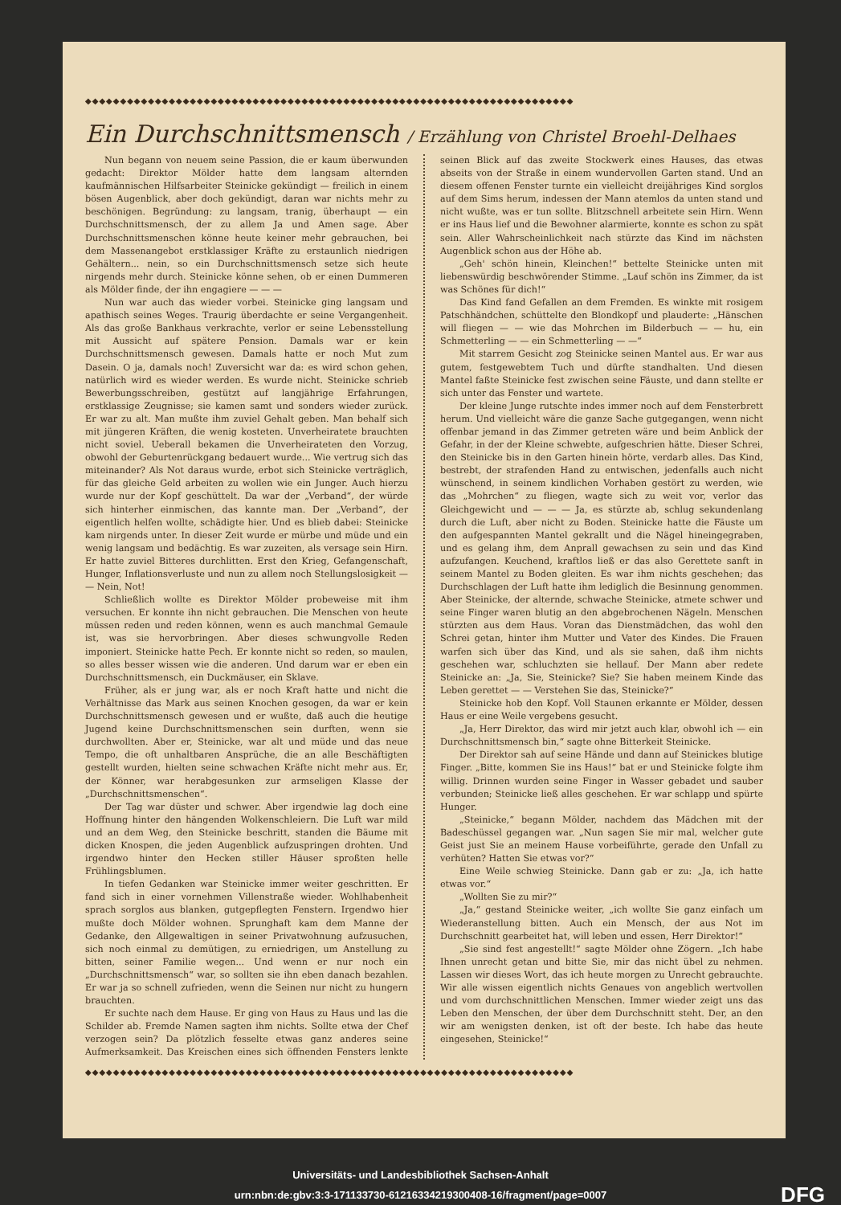◆◆◆◆◆◆◆◆◆◆◆◆◆◆◆◆◆◆◆◆◆◆◆◆◆◆◆◆◆◆◆◆◆◆◆◆◆◆◆◆◆◆◆◆◆◆◆◆◆◆◆◆◆◆◆◆◆◆◆◆◆◆◆◆◆◆◆◆◆◆
Ein Durchschnittsmensch / Erzählung von Christel Broehl-Delhaes
Nun begann von neuem seine Passion, die er kaum überwunden gedacht: Direktor Mölder hatte dem langsam alternden kaufmännischen Hilfsarbeiter Steinicke gekündigt — freilich in einem bösen Augenblick, aber doch gekündigt, daran war nichts mehr zu beschönigen. Begründung: zu langsam, tranig, überhaupt — ein Durchschnittsmensch, der zu allem Ja und Amen sage. Aber Durchschnittsmenschen könne heute keiner mehr gebrauchen, bei dem Massenangebot erstklassiger Kräfte zu erstaunlich niedrigen Gehältern... nein, so ein Durchschnittsmensch setze sich heute nirgends mehr durch. Steinicke könne sehen, ob er einen Dummeren als Mölder finde, der ihn engagiere — — —
Nun war auch das wieder vorbei. Steinicke ging langsam und apathisch seines Weges. Traurig überdachte er seine Vergangenheit. Als das große Bankhaus verkrachte, verlor er seine Lebensstellung mit Aussicht auf spätere Pension. Damals war er kein Durchschnittsmensch gewesen. Damals hatte er noch Mut zum Dasein. O ja, damals noch! Zuversicht war da: es wird schon gehen, natürlich wird es wieder werden. Es wurde nicht. Steinicke schrieb Bewerbungsschreiben, gestützt auf langjährige Erfahrungen, erstklassige Zeugnisse; sie kamen samt und sonders wieder zurück. Er war zu alt. Man mußte ihm zuviel Gehalt geben. Man behalf sich mit jüngeren Kräften, die wenig kosteten. Unverheiratete brauchten nicht soviel. Ueberall bekamen die Unverheirateten den Vorzug, obwohl der Geburtenrückgang bedauert wurde... Wie vertrug sich das miteinander? Als Not daraus wurde, erbot sich Steinicke verträglich, für das gleiche Geld arbeiten zu wollen wie ein Junger. Auch hierzu wurde nur der Kopf geschüttelt. Da war der „Verband“, der würde sich hinterher einmischen, das kannte man. Der „Verband“, der eigentlich helfen wollte, schädigte hier. Und es blieb dabei: Steinicke kam nirgends unter. In dieser Zeit wurde er mürbe und müde und ein wenig langsam und bedächtig. Es war zuzeiten, als versage sein Hirn. Er hatte zuviel Bitteres durchlitten. Erst den Krieg, Gefangenschaft, Hunger, Inflationsverluste und nun zu allem noch Stellungslosigkeit — — Nein, Not!
Schließlich wollte es Direktor Mölder probeweise mit ihm versuchen. Er konnte ihn nicht gebrauchen. Die Menschen von heute müssen reden und reden können, wenn es auch manchmal Gemaule ist, was sie hervorbringen. Aber dieses schwungvolle Reden imponiert. Steinicke hatte Pech. Er konnte nicht so reden, so maulen, so alles besser wissen wie die anderen. Und darum war er eben ein Durchschnittsmensch, ein Duckmäuser, ein Sklave.
Früher, als er jung war, als er noch Kraft hatte und nicht die Verhältnisse das Mark aus seinen Knochen gesogen, da war er kein Durchschnittsmensch gewesen und er wußte, daß auch die heutige Jugend keine Durchschnittsmenschen sein durften, wenn sie durchwollten. Aber er, Steinicke, war alt und müde und das neue Tempo, die oft unhaltbaren Ansprüche, die an alle Beschäftigten gestellt wurden, hielten seine schwachen Kräfte nicht mehr aus. Er, der Könner, war herabgesunken zur armseligen Klasse der „Durchschnittsmenschen“.
Der Tag war düster und schwer. Aber irgendwie lag doch eine Hoffnung hinter den hängenden Wolkenschleiern. Die Luft war mild und an dem Weg, den Steinicke beschritt, standen die Bäume mit dicken Knospen, die jeden Augenblick aufzuspringen drohten. Und irgendwo hinter den Hecken stiller Häuser sproßten helle Frühlingsblumen.
In tiefen Gedanken war Steinicke immer weiter geschritten. Er fand sich in einer vornehmen Villenstraße wieder. Wohlhabenheit sprach sorglos aus blanken, gutgepflegten Fenstern. Irgendwo hier mußte doch Mölder wohnen. Sprunghaft kam dem Manne der Gedanke, den Allgewaltigen in seiner Privatwohnung aufzusuchen, sich noch einmal zu demütigen, zu erniedrigen, um Anstellung zu bitten, seiner Familie wegen... Und wenn er nur noch ein „Durchschnittsmensch“ war, so sollten sie ihn eben danach bezahlen. Er war ja so schnell zufrieden, wenn die Seinen nur nicht zu hungern brauchten.
Er suchte nach dem Hause. Er ging von Haus zu Haus und las die Schilder ab. Fremde Namen sagten ihm nichts. Sollte etwa der Chef verzogen sein? Da plötzlich fesselte etwas ganz anderes seine Aufmerksamkeit. Das Kreischen eines sich öffnenden Fensters lenkte seinen Blick auf das zweite Stockwerk eines Hauses, das etwas abseits von der Straße in einem wundervollen Garten stand. Und an diesem offenen Fenster turnte ein vielleicht dreijähriges Kind sorglos auf dem Sims herum, indessen der Mann atemlos da unten stand und nicht wußte, was er tun sollte. Blitzschnell arbeitete sein Hirn. Wenn er ins Haus lief und die Bewohner alarmierte, konnte es schon zu spät sein. Aller Wahrscheinlichkeit nach stürzte das Kind im nächsten Augenblick schon aus der Höhe ab.
„Geh' schön hinein, Kleinchen!“ bettelte Steinicke unten mit liebenswürdig beschwörender Stimme. „Lauf schön ins Zimmer, da ist was Schönes für dich!“
Das Kind fand Gefallen an dem Fremden. Es winkte mit rosigem Patschhändchen, schüttelte den Blondkopf und plauderte: „Hänschen will fliegen — — wie das Mohrchen im Bilderbuch — — hu, ein Schmetterling — — ein Schmetterling — —“
Mit starrem Gesicht zog Steinicke seinen Mantel aus. Er war aus gutem, festgewebtem Tuch und dürfte standhalten. Und diesen Mantel faßte Steinicke fest zwischen seine Fäuste, und dann stellte er sich unter das Fenster und wartete.
Der kleine Junge rutschte indes immer noch auf dem Fensterbrett herum. Und vielleicht wäre die ganze Sache gutgegangen, wenn nicht offenbar jemand in das Zimmer getreten wäre und beim Anblick der Gefahr, in der der Kleine schwebte, aufgeschrien hätte. Dieser Schrei, den Steinicke bis in den Garten hinein hörte, verdarb alles. Das Kind, bestrebt, der strafenden Hand zu entwischen, jedenfalls auch nicht wünschend, in seinem kindlichen Vorhaben gestört zu werden, wie das „Mohrchen“ zu fliegen, wagte sich zu weit vor, verlor das Gleichgewicht und — — — Ja, es stürzte ab, schlug sekundenlang durch die Luft, aber nicht zu Boden. Steinicke hatte die Fäuste um den aufgespannten Mantel gekrallt und die Nägel hineingegraben, und es gelang ihm, dem Anprall gewachsen zu sein und das Kind aufzufangen. Keuchend, kraftlos ließ er das also Gerettete sanft in seinem Mantel zu Boden gleiten. Es war ihm nichts geschehen; das Durchschlagen der Luft hatte ihm lediglich die Besinnung genommen. Aber Steinicke, der alternde, schwache Steinicke, atmete schwer und seine Finger waren blutig an den abgebrochenen Nägeln. Menschen stürzten aus dem Haus. Voran das Dienstmädchen, das wohl den Schrei getan, hinter ihm Mutter und Vater des Kindes. Die Frauen warfen sich über das Kind, und als sie sahen, daß ihm nichts geschehen war, schluchzten sie hellauf. Der Mann aber redete Steinicke an: „Ja, Sie, Steinicke? Sie? Sie haben meinem Kinde das Leben gerettet — — Verstehen Sie das, Steinicke?“
Steinicke hob den Kopf. Voll Staunen erkannte er Mölder, dessen Haus er eine Weile vergebens gesucht.
„Ja, Herr Direktor, das wird mir jetzt auch klar, obwohl ich — ein Durchschnittsmensch bin,“ sagte ohne Bitterkeit Steinicke.
Der Direktor sah auf seine Hände und dann auf Steinickes blutige Finger. „Bitte, kommen Sie ins Haus!“ bat er und Steinicke folgte ihm willig. Drinnen wurden seine Finger in Wasser gebadet und sauber verbunden; Steinicke ließ alles geschehen. Er war schlapp und spürte Hunger.
„Steinicke,“ begann Mölder, nachdem das Mädchen mit der Badeschüssel gegangen war. „Nun sagen Sie mir mal, welcher gute Geist just Sie an meinem Hause vorbeiführte, gerade den Unfall zu verhüten? Hatten Sie etwas vor?“
Eine Weile schwieg Steinicke. Dann gab er zu: „Ja, ich hatte etwas vor.“
„Wollten Sie zu mir?“
„Ja,“ gestand Steinicke weiter, „ich wollte Sie ganz einfach um Wiederanstellung bitten. Auch ein Mensch, der aus Not im Durchschnitt gearbeitet hat, will leben und essen, Herr Direktor!“
„Sie sind fest angestellt!“ sagte Mölder ohne Zögern. „Ich habe Ihnen unrecht getan und bitte Sie, mir das nicht übel zu nehmen. Lassen wir dieses Wort, das ich heute morgen zu Unrecht gebrauchte. Wir alle wissen eigentlich nichts Genaues von angeblich wertvollen und vom durchschnittlichen Menschen. Immer wieder zeigt uns das Leben den Menschen, der über dem Durchschnitt steht. Der, an den wir am wenigsten denken, ist oft der beste. Ich habe das heute eingesehen, Steinicke!“
◆◆◆◆◆◆◆◆◆◆◆◆◆◆◆◆◆◆◆◆◆◆◆◆◆◆◆◆◆◆◆◆◆◆◆◆◆◆◆◆◆◆◆◆◆◆◆◆◆◆◆◆◆◆◆◆◆◆◆◆◆◆◆◆◆◆◆◆◆◆
Universitäts- und Landesbibliothek Sachsen-Anhalt
urn:nbn:de:gbv:3:3-171133730-61216334219300408-16/fragment/page=0007 DFG